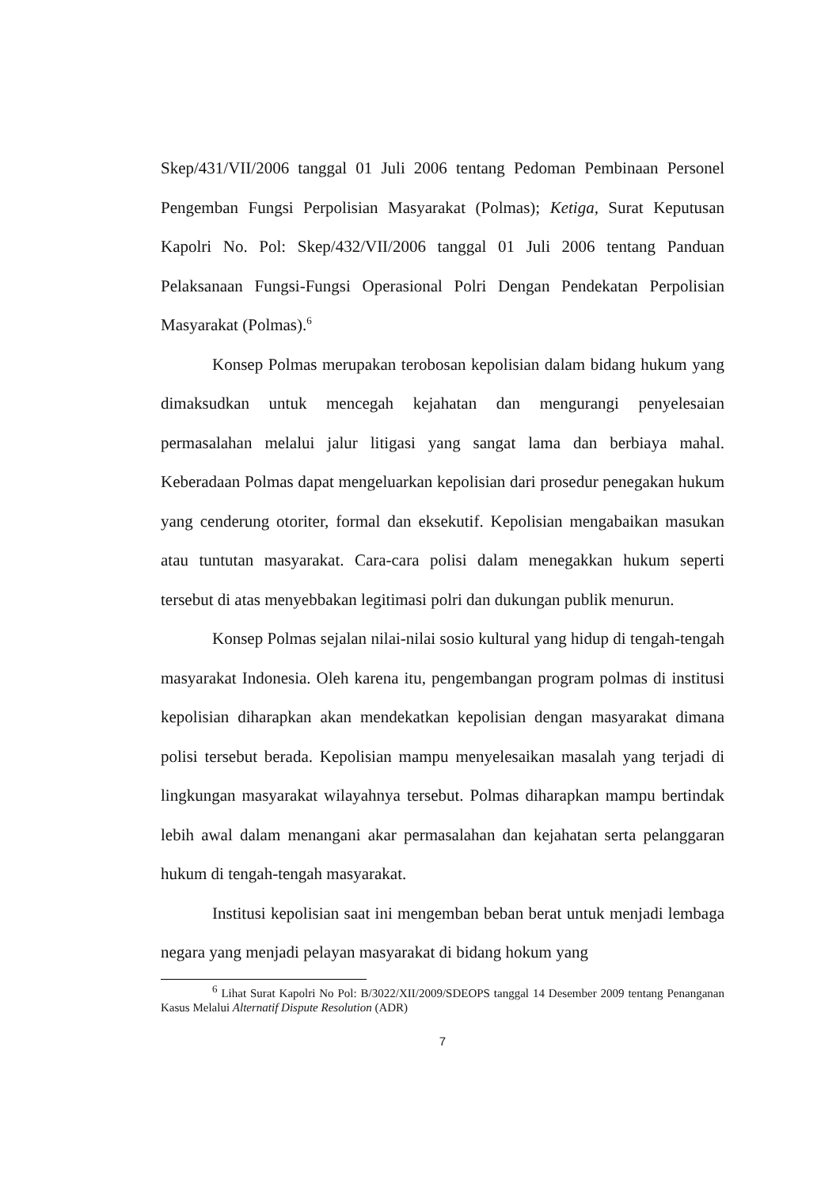Skep/431/VII/2006 tanggal 01 Juli 2006 tentang Pedoman Pembinaan Personel Pengemban Fungsi Perpolisian Masyarakat (Polmas); Ketiga, Surat Keputusan Kapolri No. Pol: Skep/432/VII/2006 tanggal 01 Juli 2006 tentang Panduan Pelaksanaan Fungsi-Fungsi Operasional Polri Dengan Pendekatan Perpolisian Masyarakat (Polmas).<sup>6</sup>
Konsep Polmas merupakan terobosan kepolisian dalam bidang hukum yang dimaksudkan untuk mencegah kejahatan dan mengurangi penyelesaian permasalahan melalui jalur litigasi yang sangat lama dan berbiaya mahal. Keberadaan Polmas dapat mengeluarkan kepolisian dari prosedur penegakan hukum yang cenderung otoriter, formal dan eksekutif. Kepolisian mengabaikan masukan atau tuntutan masyarakat. Cara-cara polisi dalam menegakkan hukum seperti tersebut di atas menyebbakan legitimasi polri dan dukungan publik menurun.
Konsep Polmas sejalan nilai-nilai sosio kultural yang hidup di tengah-tengah masyarakat Indonesia. Oleh karena itu, pengembangan program polmas di institusi kepolisian diharapkan akan mendekatkan kepolisian dengan masyarakat dimana polisi tersebut berada. Kepolisian mampu menyelesaikan masalah yang terjadi di lingkungan masyarakat wilayahnya tersebut. Polmas diharapkan mampu bertindak lebih awal dalam menangani akar permasalahan dan kejahatan serta pelanggaran hukum di tengah-tengah masyarakat.
Institusi kepolisian saat ini mengemban beban berat untuk menjadi lembaga negara yang menjadi pelayan masyarakat di bidang hokum yang
<sup>6</sup> Lihat Surat Kapolri No Pol: B/3022/XII/2009/SDEOPS tanggal 14 Desember 2009 tentang Penanganan Kasus Melalui Alternatif Dispute Resolution (ADR)
7